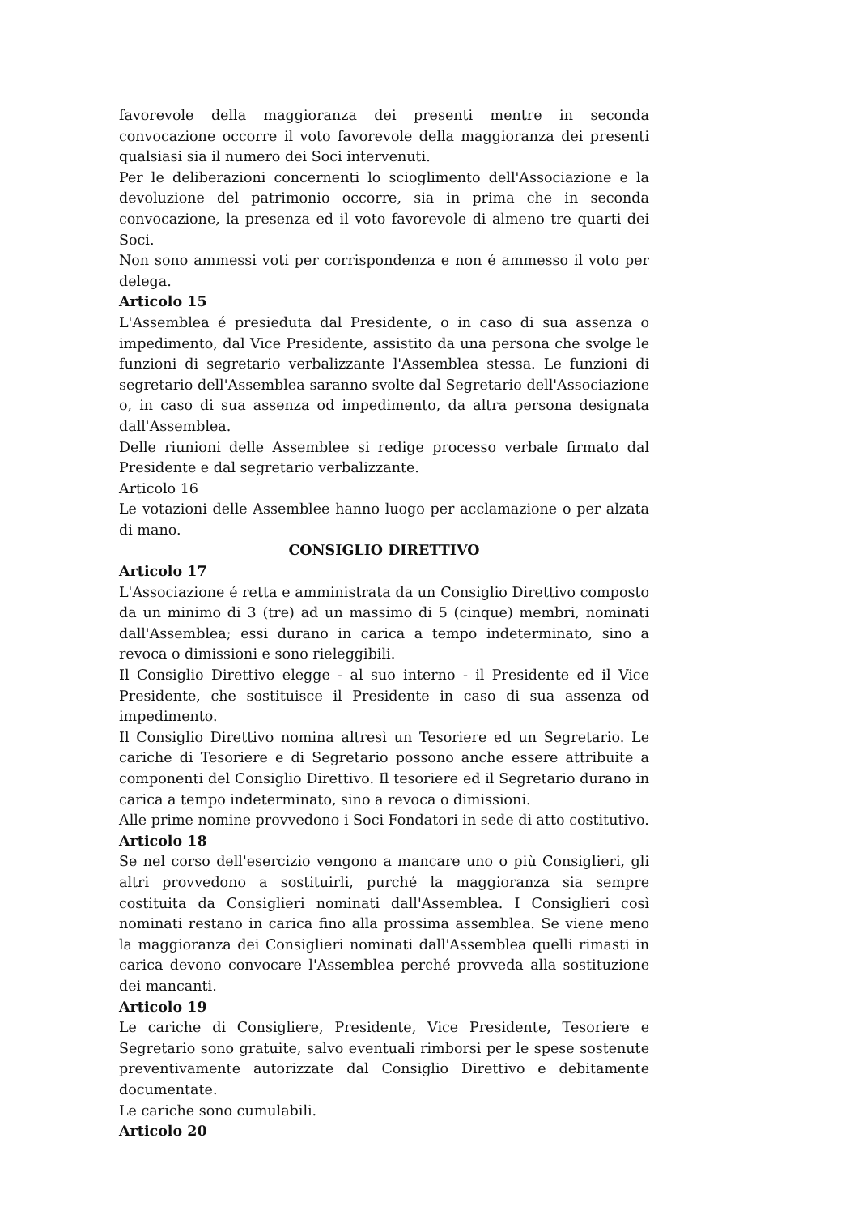favorevole della maggioranza dei presenti mentre in seconda convocazione occorre il voto favorevole della maggioranza dei presenti qualsiasi sia il numero dei Soci intervenuti.
Per le deliberazioni concernenti lo scioglimento dell'Associazione e la devoluzione del patrimonio occorre, sia in prima che in seconda convocazione, la presenza ed il voto favorevole di almeno tre quarti dei Soci.
Non sono ammessi voti per corrispondenza e non é ammesso il voto per delega.
Articolo 15
L'Assemblea é presieduta dal Presidente, o in caso di sua assenza o impedimento, dal Vice Presidente, assistito da una persona che svolge le funzioni di segretario verbalizzante l'Assemblea stessa. Le funzioni di segretario dell'Assemblea saranno svolte dal Segretario dell'Associazione o, in caso di sua assenza od impedimento, da altra persona designata dall'Assemblea.
Delle riunioni delle Assemblee si redige processo verbale firmato dal Presidente e dal segretario verbalizzante.
Articolo 16
Le votazioni delle Assemblee hanno luogo per acclamazione o per alzata di mano.
CONSIGLIO DIRETTIVO
Articolo 17
L'Associazione é retta e amministrata da un Consiglio Direttivo composto da un minimo di 3 (tre) ad un massimo di 5 (cinque) membri, nominati dall'Assemblea; essi durano in carica a tempo indeterminato, sino a revoca o dimissioni e sono rieleggibili.
Il Consiglio Direttivo elegge - al suo interno - il Presidente ed il Vice Presidente, che sostituisce il Presidente in caso di sua assenza od impedimento.
Il Consiglio Direttivo nomina altresì un Tesoriere ed un Segretario. Le cariche di Tesoriere e di Segretario possono anche essere attribuite a componenti del Consiglio Direttivo. Il tesoriere ed il Segretario durano in carica a tempo indeterminato, sino a revoca o dimissioni.
Alle prime nomine provvedono i Soci Fondatori in sede di atto costitutivo.
Articolo 18
Se nel corso dell'esercizio vengono a mancare uno o più Consiglieri, gli altri provvedono a sostituirli, purché la maggioranza sia sempre costituita da Consiglieri nominati dall'Assemblea. I Consiglieri così nominati restano in carica fino alla prossima assemblea. Se viene meno la maggioranza dei Consiglieri nominati dall'Assemblea quelli rimasti in carica devono convocare l'Assemblea perché provveda alla sostituzione dei mancanti.
Articolo 19
Le cariche di Consigliere, Presidente, Vice Presidente, Tesoriere e Segretario sono gratuite, salvo eventuali rimborsi per le spese sostenute preventivamente autorizzate dal Consiglio Direttivo e debitamente documentate.
Le cariche sono cumulabili.
Articolo 20